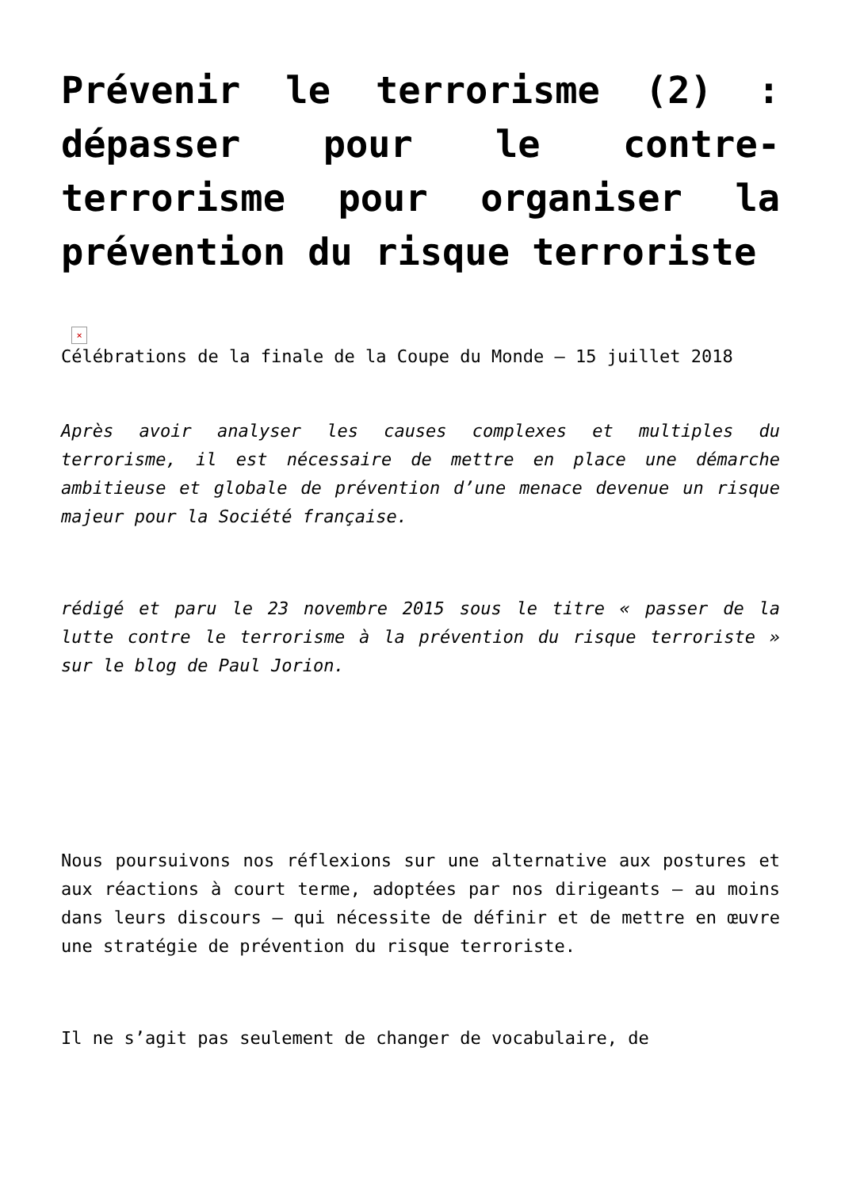Prévenir le terrorisme (2) : dépasser pour le contre-terrorisme pour organiser la prévention du risque terroriste
×
Célébrations de la finale de la Coupe du Monde – 15 juillet 2018
Après avoir analyser les causes complexes et multiples du terrorisme, il est nécessaire de mettre en place une démarche ambitieuse et globale de prévention d’une menace devenue un risque majeur pour la Société française.
rédigé et paru le 23 novembre 2015 sous le titre « passer de la lutte contre le terrorisme à la prévention du risque terroriste » sur le blog de Paul Jorion.
Nous poursuivons nos réflexions sur une alternative aux postures et aux réactions à court terme, adoptées par nos dirigeants – au moins dans leurs discours – qui nécessite de définir et de mettre en œuvre une stratégie de prévention du risque terroriste.
Il ne s’agit pas seulement de changer de vocabulaire, de